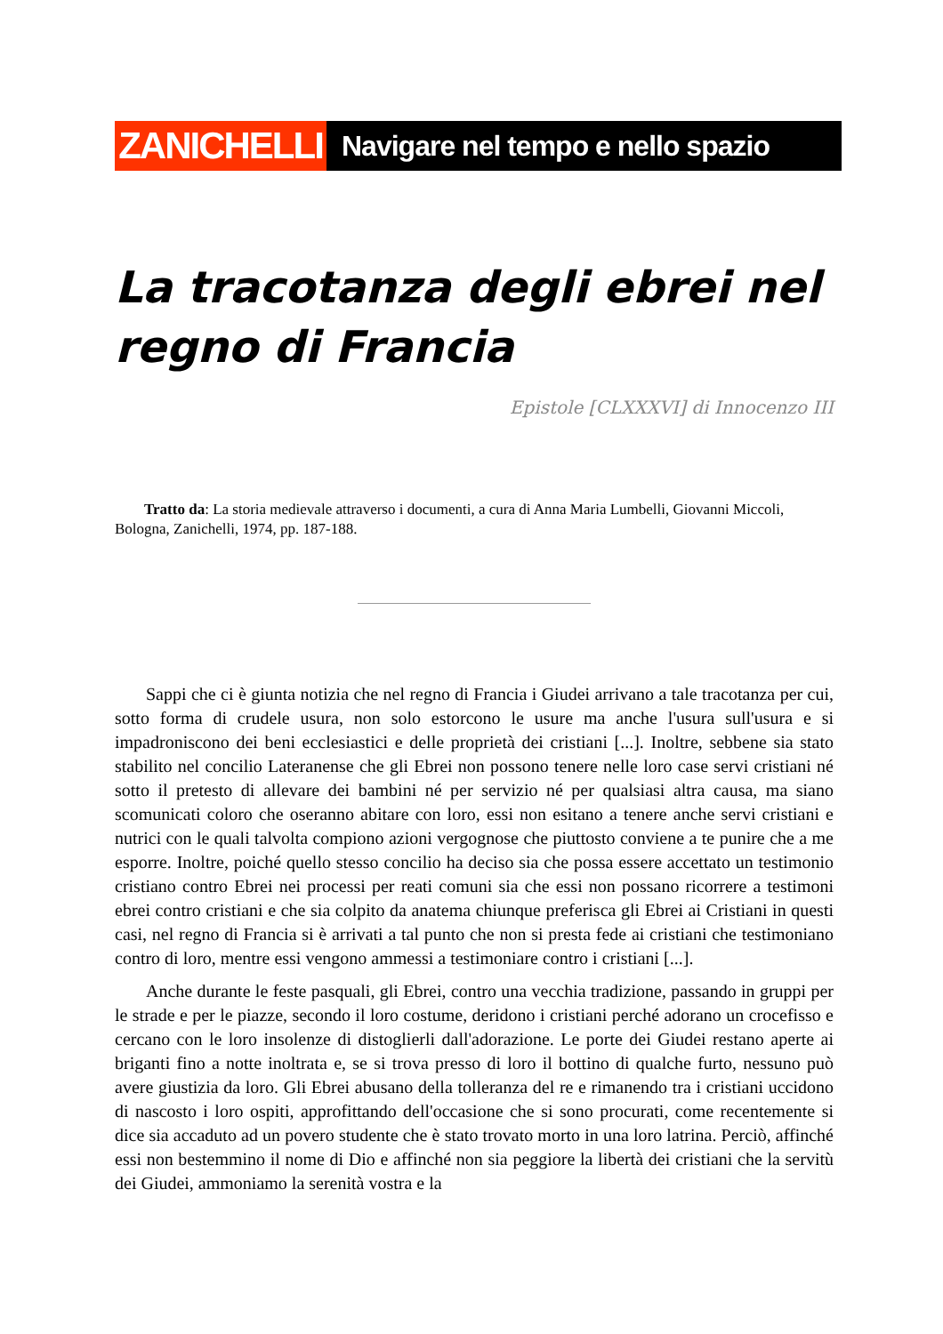ZANICHELLI
Navigare nel tempo e nello spazio
La tracotanza degli ebrei nel regno di Francia
Epistole [CLXXXVI] di Innocenzo III
Tratto da: La storia medievale attraverso i documenti, a cura di Anna Maria Lumbelli, Giovanni Miccoli, Bologna, Zanichelli, 1974, pp. 187-188.
Sappi che ci è giunta notizia che nel regno di Francia i Giudei arrivano a tale tracotanza per cui, sotto forma di crudele usura, non solo estorcono le usure ma anche l'usura sull'usura e si impadroniscono dei beni ecclesiastici e delle proprietà dei cristiani [...]. Inoltre, sebbene sia stato stabilito nel concilio Lateranense che gli Ebrei non possono tenere nelle loro case servi cristiani né sotto il pretesto di allevare dei bambini né per servizio né per qualsiasi altra causa, ma siano scomunicati coloro che oseranno abitare con loro, essi non esitano a tenere anche servi cristiani e nutrici con le quali talvolta compiono azioni vergognose che piuttosto conviene a te punire che a me esporre. Inoltre, poiché quello stesso concilio ha deciso sia che possa essere accettato un testimonio cristiano contro Ebrei nei processi per reati comuni sia che essi non possano ricorrere a testimoni ebrei contro cristiani e che sia colpito da anatema chiunque preferisca gli Ebrei ai Cristiani in questi casi, nel regno di Francia si è arrivati a tal punto che non si presta fede ai cristiani che testimoniano contro di loro, mentre essi vengono ammessi a testimoniare contro i cristiani [...].
Anche durante le feste pasquali, gli Ebrei, contro una vecchia tradizione, passando in gruppi per le strade e per le piazze, secondo il loro costume, deridono i cristiani perché adorano un crocefisso e cercano con le loro insolenze di distoglierli dall'adorazione. Le porte dei Giudei restano aperte ai briganti fino a notte inoltrata e, se si trova presso di loro il bottino di qualche furto, nessuno può avere giustizia da loro. Gli Ebrei abusano della tolleranza del re e rimanendo tra i cristiani uccidono di nascosto i loro ospiti, approfittando dell'occasione che si sono procurati, come recentemente si dice sia accaduto ad un povero studente che è stato trovato morto in una loro latrina. Perciò, affinché essi non bestemmino il nome di Dio e affinché non sia peggiore la libertà dei cristiani che la servitù dei Giudei, ammoniamo la serenità vostra e la